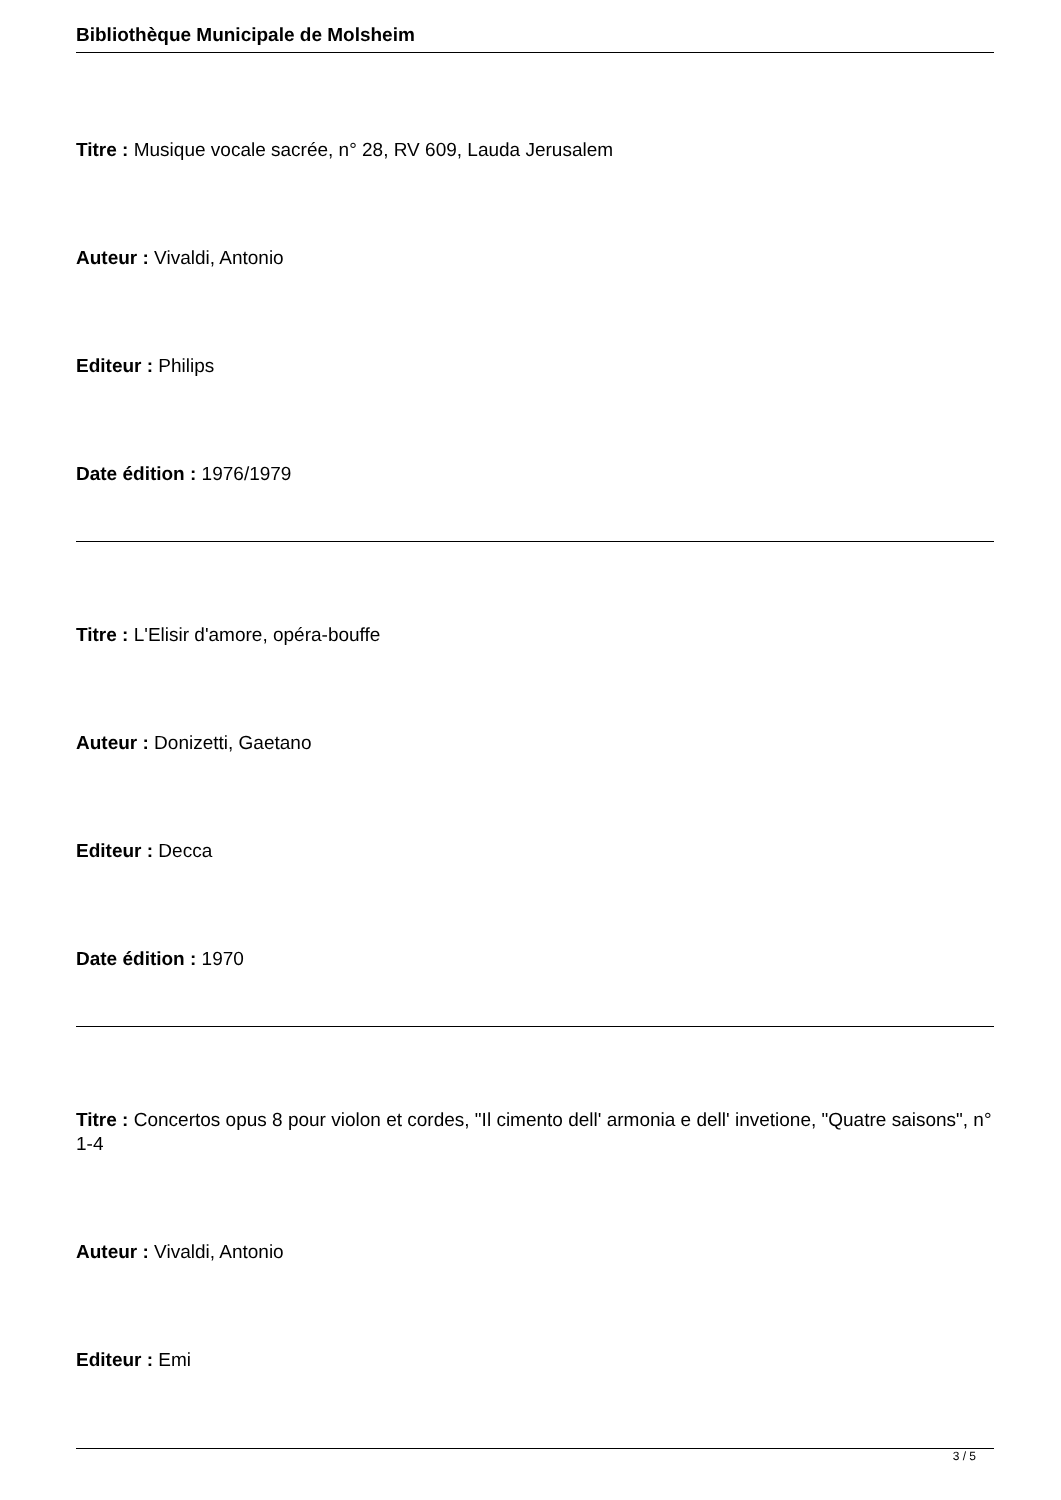Bibliothèque Municipale de Molsheim
Titre : Musique vocale sacrée, n° 28, RV 609, Lauda Jerusalem
Auteur : Vivaldi, Antonio
Editeur : Philips
Date édition : 1976/1979
Titre : L'Elisir d'amore, opéra-bouffe
Auteur : Donizetti, Gaetano
Editeur : Decca
Date édition : 1970
Titre : Concertos opus 8 pour violon et cordes, "Il cimento dell' armonia e dell' invetione, "Quatre saisons", n° 1-4
Auteur : Vivaldi, Antonio
Editeur : Emi
3 / 5